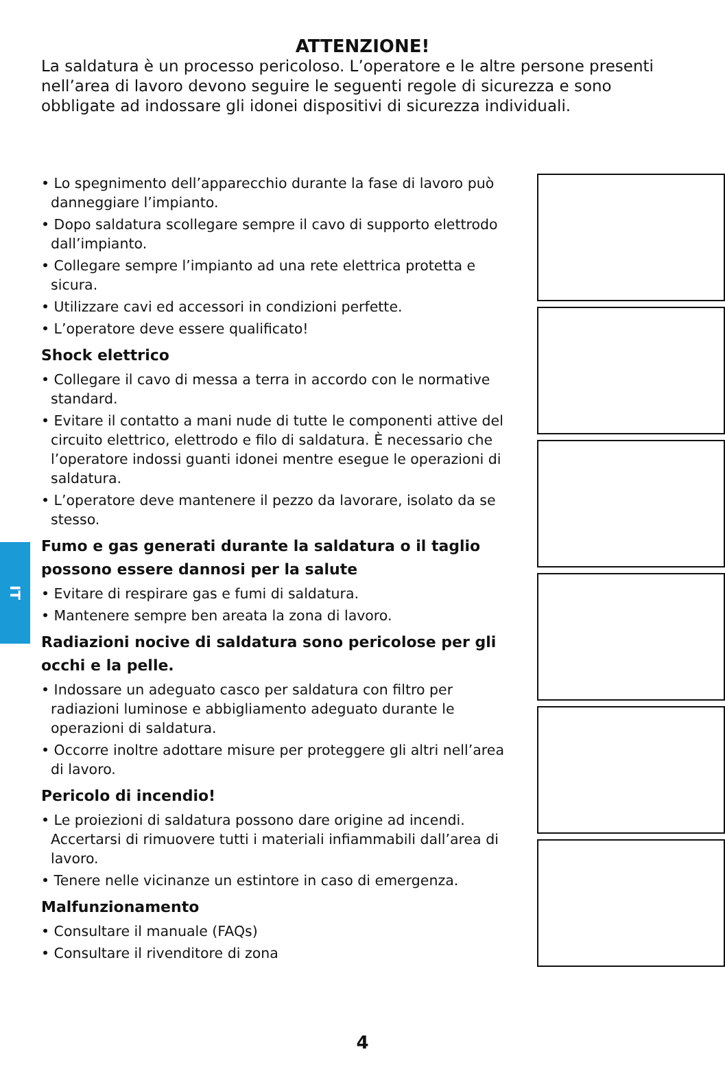IT
ATTENZIONE!
La saldatura è un processo pericoloso. L’operatore e le altre persone presenti nell’area di lavoro devono seguire le seguenti regole di sicurezza e sono obbligate ad indossare gli idonei dispositivi di sicurezza individuali.
• Lo spegnimento dell’apparecchio durante la fase di lavoro può danneggiare l’impianto.
• Dopo saldatura scollegare sempre il cavo di supporto elettrodo dall’impianto.
• Collegare sempre l’impianto ad una rete elettrica protetta e sicura.
• Utilizzare cavi ed accessori in condizioni perfette.
• L’operatore deve essere qualificato!
Shock elettrico
• Collegare il cavo di messa a terra in accordo con le normative standard.
• Evitare il contatto a mani nude di tutte le componenti attive del circuito elettrico, elettrodo e filo di saldatura. È necessario che l’operatore indossi guanti idonei mentre esegue le operazioni di saldatura.
• L’operatore deve mantenere il pezzo da lavorare, isolato da se stesso.
Fumo e gas generati durante la saldatura o il taglio possono essere dannosi per la salute
• Evitare di respirare gas e fumi di saldatura.
• Mantenere sempre ben areata la zona di lavoro.
Radiazioni nocive di saldatura sono pericolose per gli occhi e la pelle.
• Indossare un adeguato casco per saldatura con filtro per radiazioni luminose e abbigliamento adeguato durante le operazioni di saldatura.
• Occorre inoltre adottare misure per proteggere gli altri nell’area di lavoro.
Pericolo di incendio!
• Le proiezioni di saldatura possono dare origine ad incendi. Accertarsi di rimuovere tutti i materiali infiammabili dall’area di lavoro.
• Tenere nelle vicinanze un estintore in caso di emergenza.
Malfunzionamento
• Consultare il manuale (FAQs)
• Consultare il rivenditore di zona
4